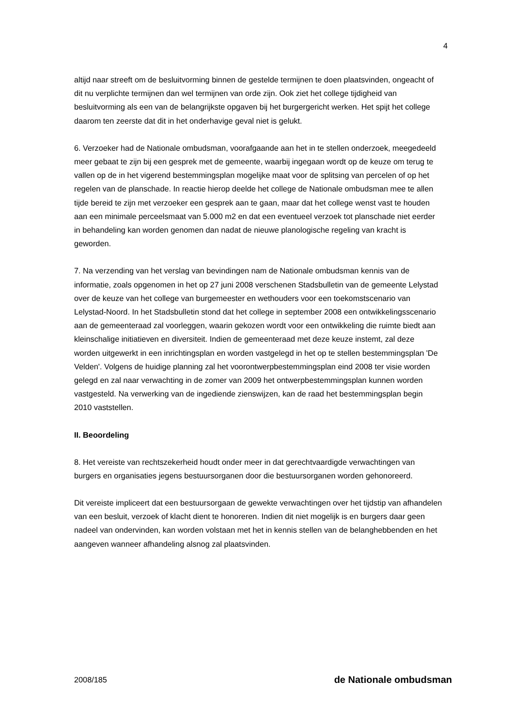4
altijd naar streeft om de besluitvorming binnen de gestelde termijnen te doen plaatsvinden, ongeacht of dit nu verplichte termijnen dan wel termijnen van orde zijn. Ook ziet het college tijdigheid van besluitvorming als een van de belangrijkste opgaven bij het burgergericht werken. Het spijt het college daarom ten zeerste dat dit in het onderhavige geval niet is gelukt.
6. Verzoeker had de Nationale ombudsman, voorafgaande aan het in te stellen onderzoek, meegedeeld meer gebaat te zijn bij een gesprek met de gemeente, waarbij ingegaan wordt op de keuze om terug te vallen op de in het vigerend bestemmingsplan mogelijke maat voor de splitsing van percelen of op het regelen van de planschade. In reactie hierop deelde het college de Nationale ombudsman mee te allen tijde bereid te zijn met verzoeker een gesprek aan te gaan, maar dat het college wenst vast te houden aan een minimale perceelsmaat van 5.000 m2 en dat een eventueel verzoek tot planschade niet eerder in behandeling kan worden genomen dan nadat de nieuwe planologische regeling van kracht is geworden.
7. Na verzending van het verslag van bevindingen nam de Nationale ombudsman kennis van de informatie, zoals opgenomen in het op 27 juni 2008 verschenen Stadsbulletin van de gemeente Lelystad over de keuze van het college van burgemeester en wethouders voor een toekomstscenario van Lelystad-Noord. In het Stadsbulletin stond dat het college in september 2008 een ontwikkelingsscenario aan de gemeenteraad zal voorleggen, waarin gekozen wordt voor een ontwikkeling die ruimte biedt aan kleinschalige initiatieven en diversiteit. Indien de gemeenteraad met deze keuze instemt, zal deze worden uitgewerkt in een inrichtingsplan en worden vastgelegd in het op te stellen bestemmingsplan 'De Velden'. Volgens de huidige planning zal het voorontwerpbestemmingsplan eind 2008 ter visie worden gelegd en zal naar verwachting in de zomer van 2009 het ontwerpbestemmingsplan kunnen worden vastgesteld. Na verwerking van de ingediende zienswijzen, kan de raad het bestemmingsplan begin 2010 vaststellen.
II. Beoordeling
8. Het vereiste van rechtszekerheid houdt onder meer in dat gerechtvaardigde verwachtingen van burgers en organisaties jegens bestuursorganen door die bestuursorganen worden gehonoreerd.
Dit vereiste impliceert dat een bestuursorgaan de gewekte verwachtingen over het tijdstip van afhandelen van een besluit, verzoek of klacht dient te honoreren. Indien dit niet mogelijk is en burgers daar geen nadeel van ondervinden, kan worden volstaan met het in kennis stellen van de belanghebbenden en het aangeven wanneer afhandeling alsnog zal plaatsvinden.
2008/185 de Nationale ombudsman